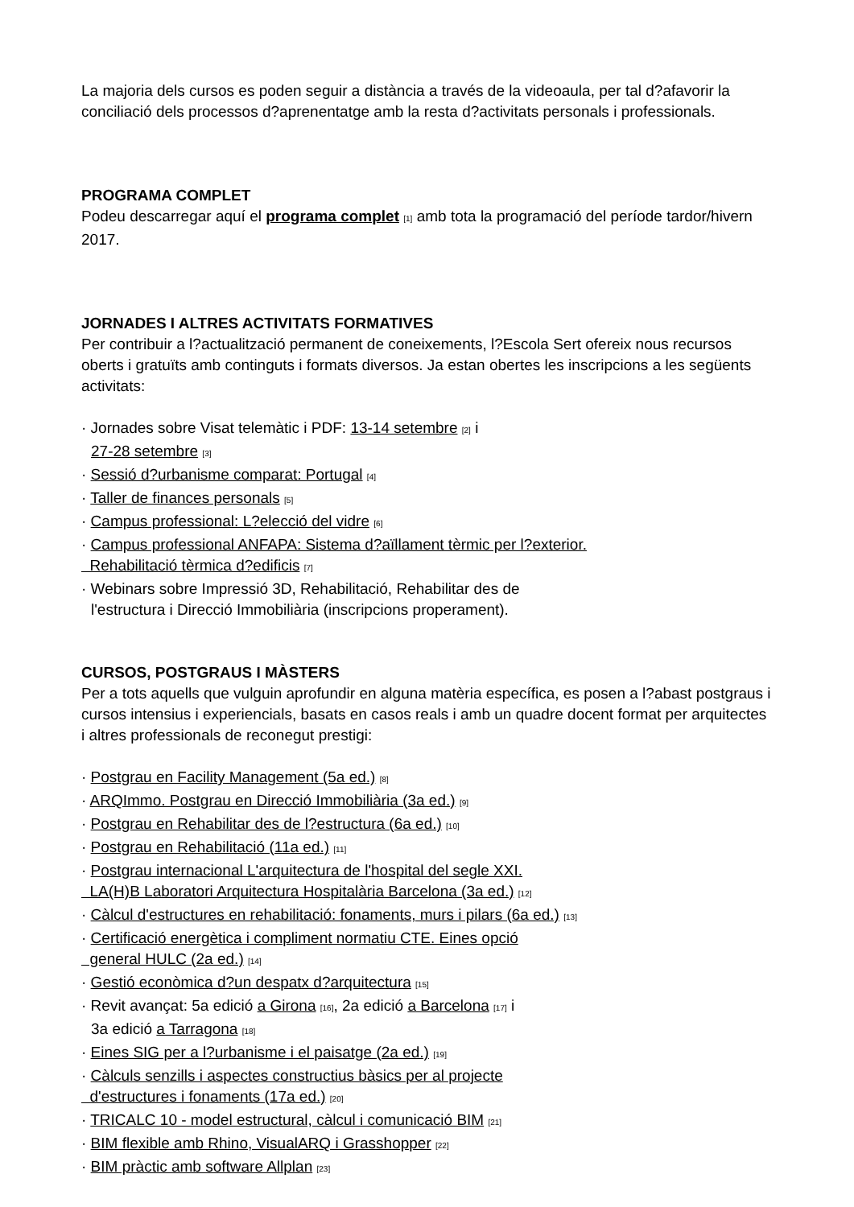La majoria dels cursos es poden seguir a distància a través de la videoaula, per tal d?afavorir la conciliació dels processos d?aprenentatge amb la resta d?activitats personals i professionals.
PROGRAMA COMPLET
Podeu descarregar aquí el programa complet [1] amb tota la programació del període tardor/hivern 2017.
JORNADES I ALTRES ACTIVITATS FORMATIVES
Per contribuir a l?actualització permanent de coneixements, l?Escola Sert ofereix nous recursos oberts i gratuïts amb continguts i formats diversos. Ja estan obertes les inscripcions a les següents activitats:
· Jornades sobre Visat telemàtic i PDF: 13-14 setembre [2] i
27-28 setembre [3]
· Sessió d?urbanisme comparat: Portugal [4]
· Taller de finances personals [5]
· Campus professional: L?elecció del vidre [6]
· Campus professional ANFAPA: Sistema d?aïllament tèrmic per l?exterior.
Rehabilitació tèrmica d?edificis [7]
· Webinars sobre Impressió 3D, Rehabilitació, Rehabilitar des de
l'estructura i Direcció Immobiliària (inscripcions properament).
CURSOS, POSTGRAUS I MÀSTERS
Per a tots aquells que vulguin aprofundir en alguna matèria específica, es posen a l?abast postgraus i cursos intensius i experiencials, basats en casos reals i amb un quadre docent format per arquitectes i altres professionals de reconegut prestigi:
· Postgrau en Facility Management (5a ed.) [8]
· ARQImmo. Postgrau en Direcció Immobiliària (3a ed.) [9]
· Postgrau en Rehabilitar des de l?estructura (6a ed.) [10]
· Postgrau en Rehabilitació (11a ed.) [11]
· Postgrau internacional L'arquitectura de l'hospital del segle XXI.
LA(H)B Laboratori Arquitectura Hospitalària Barcelona (3a ed.) [12]
· Càlcul d'estructures en rehabilitació: fonaments, murs i pilars (6a ed.) [13]
· Certificació energètica i compliment normatiu CTE. Eines opció
general HULC (2a ed.) [14]
· Gestió econòmica d?un despatx d?arquitectura [15]
· Revit avançat: 5a edició a Girona [16], 2a edició a Barcelona [17] i
3a edició a Tarragona [18]
· Eines SIG per a l?urbanisme i el paisatge (2a ed.) [19]
· Càlculs senzills i aspectes constructius bàsics per al projecte
d'estructures i fonaments (17a ed.) [20]
· TRICALC 10 - model estructural, càlcul i comunicació BIM [21]
· BIM flexible amb Rhino, VisualARQ i Grasshopper [22]
· BIM pràctic amb software Allplan [23]